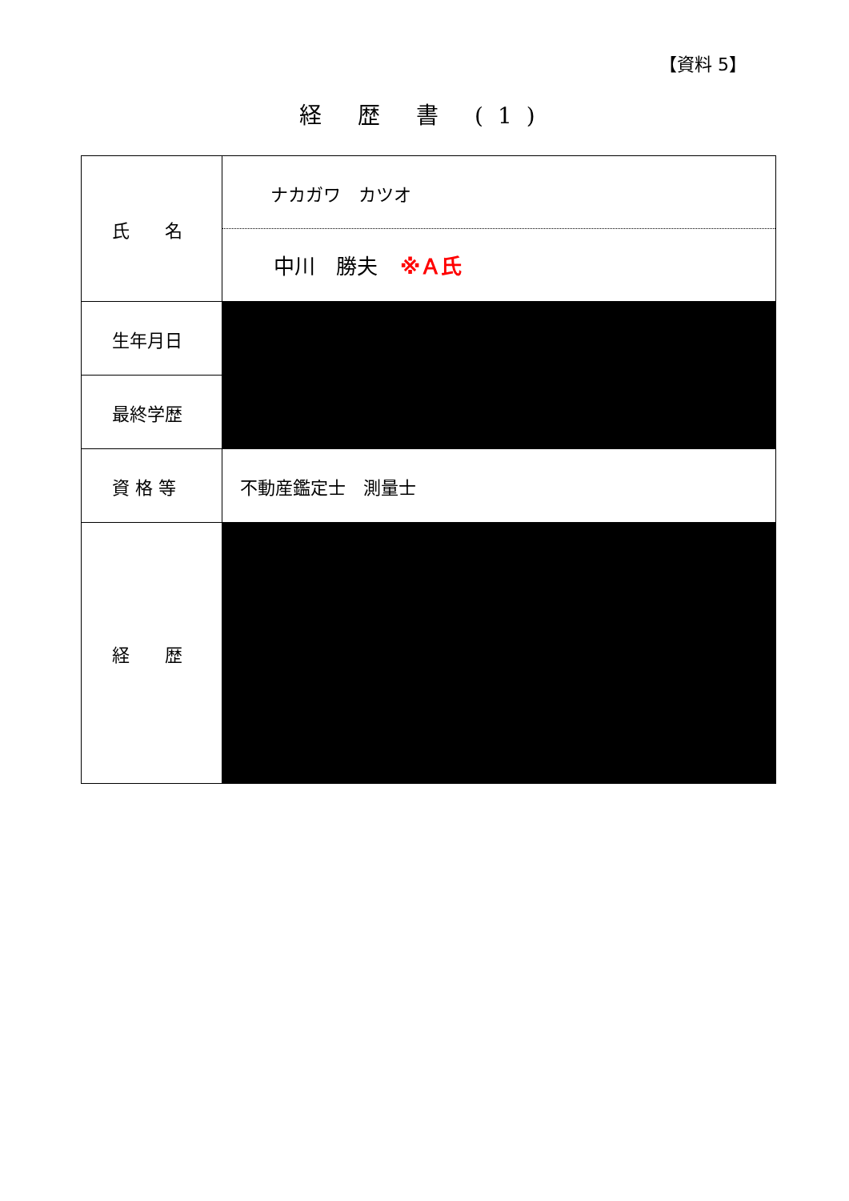【資料 5】
経 歴 書 (1)
| 氏 名 | ナカガワ カツオ 中川 勝夫 ※Ａ氏 |
| 生年月日 | |
| 最終学歴 | |
| 資 格 等 | 不動産鑑定士 測量士 |
| 経 歴 | |